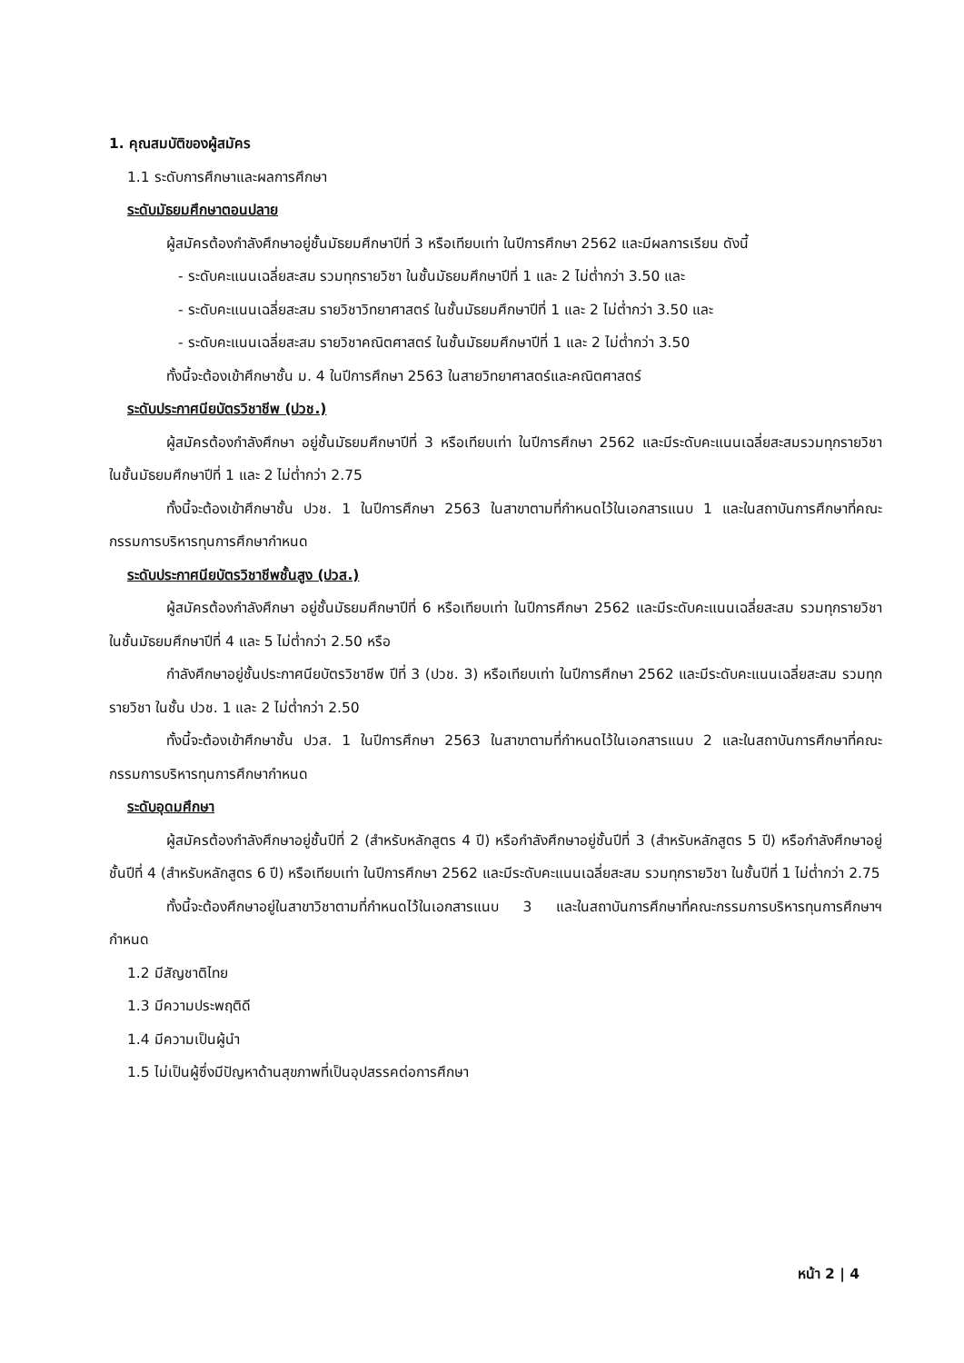1. คุณสมบัติของผู้สมัคร
1.1 ระดับการศึกษาและผลการศึกษา
ระดับมัธยมศึกษาตอนปลาย
ผู้สมัครต้องกำลังศึกษาอยู่ชั้นมัธยมศึกษาปีที่ 3 หรือเทียบเท่า ในปีการศึกษา 2562 และมีผลการเรียน ดังนี้
- ระดับคะแนนเฉลี่ยสะสม รวมทุกรายวิชา ในชั้นมัธยมศึกษาปีที่ 1 และ 2 ไม่ต่ำกว่า 3.50 และ
- ระดับคะแนนเฉลี่ยสะสม รายวิชาวิทยาศาสตร์ ในชั้นมัธยมศึกษาปีที่ 1 และ 2 ไม่ต่ำกว่า 3.50 และ
- ระดับคะแนนเฉลี่ยสะสม รายวิชาคณิตศาสตร์ ในชั้นมัธยมศึกษาปีที่ 1 และ 2 ไม่ต่ำกว่า 3.50
ทั้งนี้จะต้องเข้าศึกษาชั้น ม. 4 ในปีการศึกษา 2563 ในสายวิทยาศาสตร์และคณิตศาสตร์
ระดับประกาศนียบัตรวิชาชีพ (ปวช.)
ผู้สมัครต้องกำลังศึกษา อยู่ชั้นมัธยมศึกษาปีที่ 3 หรือเทียบเท่า ในปีการศึกษา 2562 และมีระดับคะแนนเฉลี่ยสะสมรวมทุกรายวิชา ในชั้นมัธยมศึกษาปีที่ 1 และ 2 ไม่ต่ำกว่า 2.75
ทั้งนี้จะต้องเข้าศึกษาชั้น ปวช. 1 ในปีการศึกษา 2563 ในสาขาตามที่กำหนดไว้ในเอกสารแนบ 1 และในสถาบันการศึกษาที่คณะกรรมการบริหารทุนการศึกษากำหนด
ระดับประกาศนียบัตรวิชาชีพชั้นสูง (ปวส.)
ผู้สมัครต้องกำลังศึกษา อยู่ชั้นมัธยมศึกษาปีที่ 6 หรือเทียบเท่า ในปีการศึกษา 2562 และมีระดับคะแนนเฉลี่ยสะสม รวมทุกรายวิชา ในชั้นมัธยมศึกษาปีที่ 4 และ 5 ไม่ต่ำกว่า 2.50 หรือ
กำลังศึกษาอยู่ชั้นประกาศนียบัตรวิชาชีพ ปีที่ 3 (ปวช. 3) หรือเทียบเท่า ในปีการศึกษา 2562 และมีระดับคะแนนเฉลี่ยสะสม รวมทุกรายวิชา ในชั้น ปวช. 1 และ 2 ไม่ต่ำกว่า 2.50
ทั้งนี้จะต้องเข้าศึกษาชั้น ปวส. 1 ในปีการศึกษา 2563 ในสาขาตามที่กำหนดไว้ในเอกสารแนบ 2 และในสถาบันการศึกษาที่คณะกรรมการบริหารทุนการศึกษากำหนด
ระดับอุดมศึกษา
ผู้สมัครต้องกำลังศึกษาอยู่ชั้นปีที่ 2 (สำหรับหลักสูตร 4 ปี) หรือกำลังศึกษาอยู่ชั้นปีที่ 3 (สำหรับหลักสูตร 5 ปี) หรือกำลังศึกษาอยู่ชั้นปีที่ 4 (สำหรับหลักสูตร 6 ปี) หรือเทียบเท่า ในปีการศึกษา 2562 และมีระดับคะแนนเฉลี่ยสะสม รวมทุกรายวิชา ในชั้นปีที่ 1 ไม่ต่ำกว่า 2.75
ทั้งนี้จะต้องศึกษาอยู่ในสาขาวิชาตามที่กำหนดไว้ในเอกสารแนบ 3 และในสถาบันการศึกษาที่คณะกรรมการบริหารทุนการศึกษาฯ กำหนด
1.2 มีสัญชาติไทย
1.3 มีความประพฤติดี
1.4 มีความเป็นผู้นำ
1.5 ไม่เป็นผู้ซึ่งมีปัญหาด้านสุขภาพที่เป็นอุปสรรคต่อการศึกษา
หน้า 2 | 4